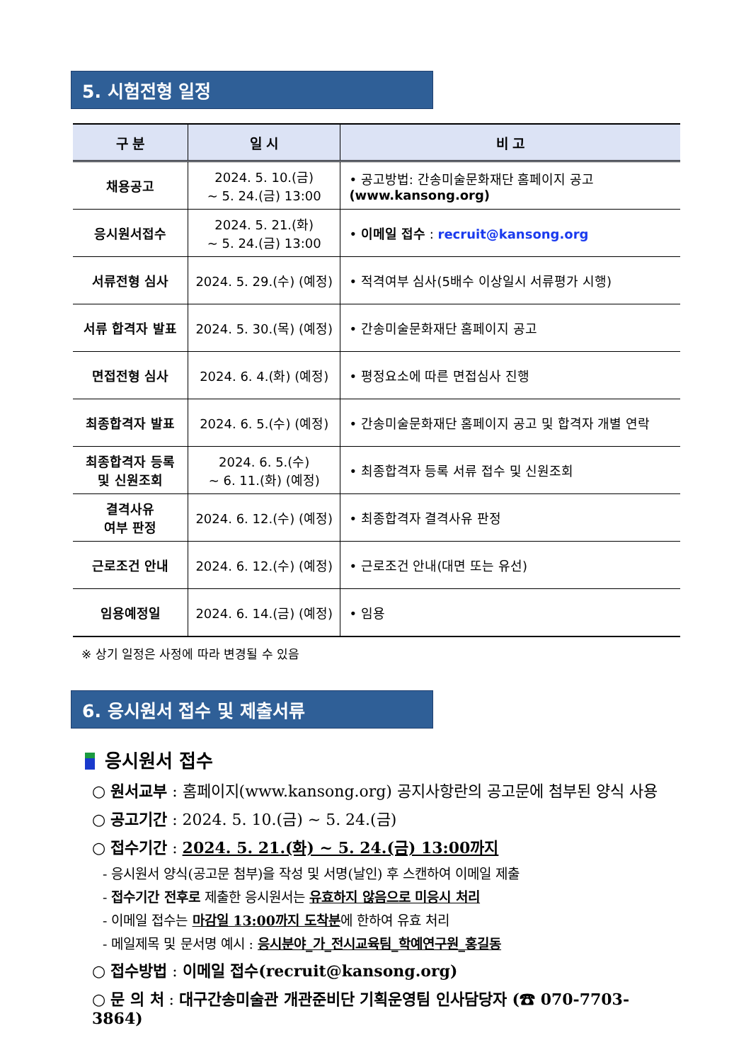5. 시험전형 일정
| 구 분 | 일 시 | 비 고 |
| --- | --- | --- |
| 채용공고 | 2024. 5. 10.(금) ~ 5. 24.(금) 13:00 | • 공고방법: 간송미술문화재단 홈페이지 공고 (www.kansong.org) |
| 응시원서접수 | 2024. 5. 21.(화) ~ 5. 24.(금) 13:00 | • 이메일 접수 : recruit@kansong.org |
| 서류전형 심사 | 2024. 5. 29.(수) (예정) | • 적격여부 심사(5배수 이상일시 서류평가 시행) |
| 서류 합격자 발표 | 2024. 5. 30.(목) (예정) | • 간송미술문화재단 홈페이지 공고 |
| 면접전형 심사 | 2024. 6. 4.(화) (예정) | • 평정요소에 따른 면접심사 진행 |
| 최종합격자 발표 | 2024. 6. 5.(수) (예정) | • 간송미술문화재단 홈페이지 공고 및 합격자 개별 연락 |
| 최종합격자 등록 및 신원조회 | 2024. 6. 5.(수) ~ 6. 11.(화) (예정) | • 최종합격자 등록 서류 접수 및 신원조회 |
| 결격사유 여부 판정 | 2024. 6. 12.(수) (예정) | • 최종합격자 결격사유 판정 |
| 근로조건 안내 | 2024. 6. 12.(수) (예정) | • 근로조건 안내(대면 또는 유선) |
| 임용예정일 | 2024. 6. 14.(금) (예정) | • 임용 |
※ 상기 일정은 사정에 따라 변경될 수 있음
6. 응시원서 접수 및 제출서류
응시원서 접수
○ 원서교부 : 홈페이지(www.kansong.org) 공지사항란의 공고문에 첨부된 양식 사용
○ 공고기간 : 2024. 5. 10.(금) ~ 5. 24.(금)
○ 접수기간 : 2024. 5. 21.(화) ~ 5. 24.(금) 13:00까지
- 응시원서 양식(공고문 첨부)을 작성 및 서명(날인) 후 스캔하여 이메일 제출
- 접수기간 전후로 제출한 응시원서는 유효하지 않음으로 미응시 처리
- 이메일 접수는 마감일 13:00까지 도착분에 한하여 유효 처리
- 메일제목 및 문서명 예시 : 응시분야_가_전시교육팀_학예연구원_홍길동
○ 접수방법 : 이메일 접수(recruit@kansong.org)
○ 문 의 처 : 대구간송미술관 개관준비단 기획운영팀 인사담당자 (☎ 070-7703-3864)